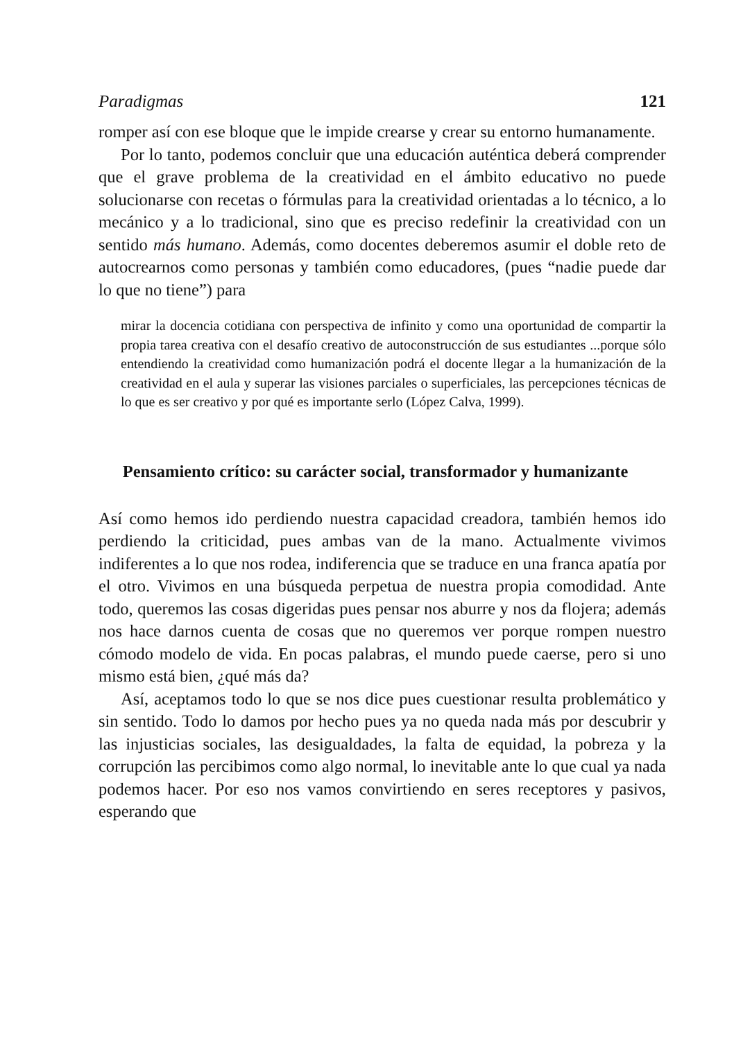Paradigmas 121
romper así con ese bloque que le impide crearse y crear su entorno humanamente.
Por lo tanto, podemos concluir que una educación auténtica deberá comprender que el grave problema de la creatividad en el ámbito educativo no puede solucionarse con recetas o fórmulas para la creatividad orientadas a lo técnico, a lo mecánico y a lo tradicional, sino que es preciso redefinir la creatividad con un sentido más humano. Además, como docentes deberemos asumir el doble reto de autocrearnos como personas y también como educadores, (pues “nadie puede dar lo que no tiene”) para
mirar la docencia cotidiana con perspectiva de infinito y como una oportunidad de compartir la propia tarea creativa con el desafío creativo de autoconstrucción de sus estudiantes ...porque sólo entendiendo la creatividad como humanización podrá el docente llegar a la humanización de la creatividad en el aula y superar las visiones parciales o superficiales, las percepciones técnicas de lo que es ser creativo y por qué es importante serlo (López Calva, 1999).
Pensamiento crítico: su carácter social, transformador y humanizante
Así como hemos ido perdiendo nuestra capacidad creadora, también hemos ido perdiendo la criticidad, pues ambas van de la mano. Actualmente vivimos indiferentes a lo que nos rodea, indiferencia que se traduce en una franca apatía por el otro. Vivimos en una búsqueda perpetua de nuestra propia comodidad. Ante todo, queremos las cosas digeridas pues pensar nos aburre y nos da flojera; además nos hace darnos cuenta de cosas que no queremos ver porque rompen nuestro cómodo modelo de vida. En pocas palabras, el mundo puede caerse, pero si uno mismo está bien, ¿qué más da?
Así, aceptamos todo lo que se nos dice pues cuestionar resulta problemático y sin sentido. Todo lo damos por hecho pues ya no queda nada más por descubrir y las injusticias sociales, las desigualdades, la falta de equidad, la pobreza y la corrupción las percibimos como algo normal, lo inevitable ante lo que cual ya nada podemos hacer. Por eso nos vamos convirtiendo en seres receptores y pasivos, esperando que